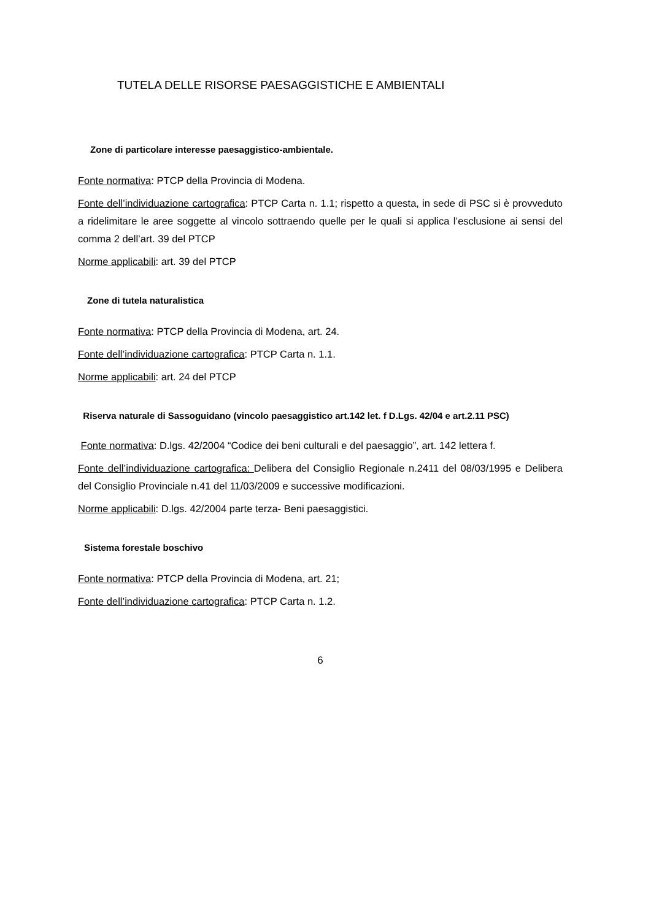TUTELA DELLE RISORSE PAESAGGISTICHE E AMBIENTALI
Zone di particolare interesse paesaggistico-ambientale.
Fonte normativa: PTCP della Provincia di Modena.
Fonte dell’individuazione cartografica: PTCP Carta n. 1.1; rispetto a questa, in sede di PSC si è provveduto a ridelimitare le aree soggette al vincolo sottraendo quelle per le quali si applica l’esclusione ai sensi del comma 2 dell’art. 39 del PTCP
Norme applicabili: art. 39 del PTCP
Zone di tutela naturalistica
Fonte normativa: PTCP della Provincia di Modena, art. 24.
Fonte dell’individuazione cartografica: PTCP Carta n. 1.1.
Norme applicabili: art. 24 del PTCP
Riserva naturale di Sassoguidano (vincolo paesaggistico art.142 let. f D.Lgs. 42/04 e art.2.11 PSC)
Fonte normativa: D.lgs. 42/2004 “Codice dei beni culturali e del paesaggio”, art. 142 lettera f.
Fonte dell’individuazione cartografica: Delibera del Consiglio Regionale n.2411 del 08/03/1995 e Delibera del Consiglio Provinciale n.41 del 11/03/2009 e successive modificazioni.
Norme applicabili: D.lgs. 42/2004 parte terza- Beni paesaggistici.
Sistema forestale boschivo
Fonte normativa: PTCP della Provincia di Modena, art. 21;
Fonte dell’individuazione cartografica: PTCP Carta n. 1.2.
6